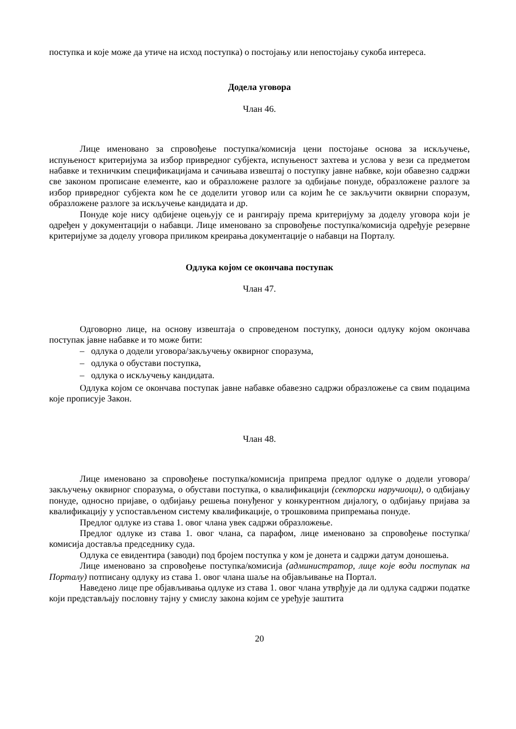поступка и које може да утиче на исход поступка) о постојању или непостојању сукоба интереса.
Додела уговора
Члан 46.
Лице именовано за спровођење поступка/комисија цени постојање основа за искључење, испуњеност критеријума за избор привредног субјекта, испуњеност захтева и услова у вези са предметом набавке и техничким спецификацијама и сачињава извештај о поступку јавне набвке, који обавезно садржи све законом прописане елементе, као и образложене разлоге за одбијање понуде, образложене разлоге за избор привредног субјекта ком ће се доделити уговор или са којим ће се закључити оквирни споразум, образложене разлоге за искључење кандидата и др.
Понуде које нису одбијене оцењују се и рангирају према критеријуму за доделу уговора који је одређен у документацији о набавци. Лице именовано за спровођење поступка/комисија одређује резервне критеријуме за доделу уговора приликом креирања документације о набавци на Порталу.
Одлука којом се окончава поступак
Члан 47.
Одговорно лице, на основу извештаја о спроведеном поступку, доноси одлуку којом окончава поступак јавне набавке и то може бити:
– одлука о додели уговора/закључењу оквирног споразума,
– одлука о обустави поступка,
– одлука о искључењу кандидата.
Одлука којом се окончава поступак јавне набавке обавезно садржи образложење са свим подацима које прописује Закон.
Члан 48.
Лице именовано за спровођење поступка/комисија припрема предлог одлуке о додели уговора/закључењу оквирног споразума, о обустави поступка, о квалификацији (секторски наручиоци), о одбијању понуде, односно пријаве, о одбијању решења понуђеног у конкурентном дијалогу, о одбијању пријава за квалификацију у успостављеном систему квалификације, о трошковима припремања понуде.
Предлог одлуке из става 1. овог члана увек садржи образложење.
Предлог одлуке из става 1. овог члана, са парафом, лице именовано за спровођење поступка/комисија доставља председнику суда.
Одлука се евидентира (заводи) под бројем поступка у ком је донета и садржи датум доношења.
Лице именовано за спровођење поступка/комисија (администратор, лице које води поступак на Порталу) потписану одлуку из става 1. овог члана шаље на објављивање на Портал.
Наведено лице пре објављивања одлуке из става 1. овог члана утврђује да ли одлука садржи податке који представљају пословну тајну у смислу закона којим се уређује заштита
20